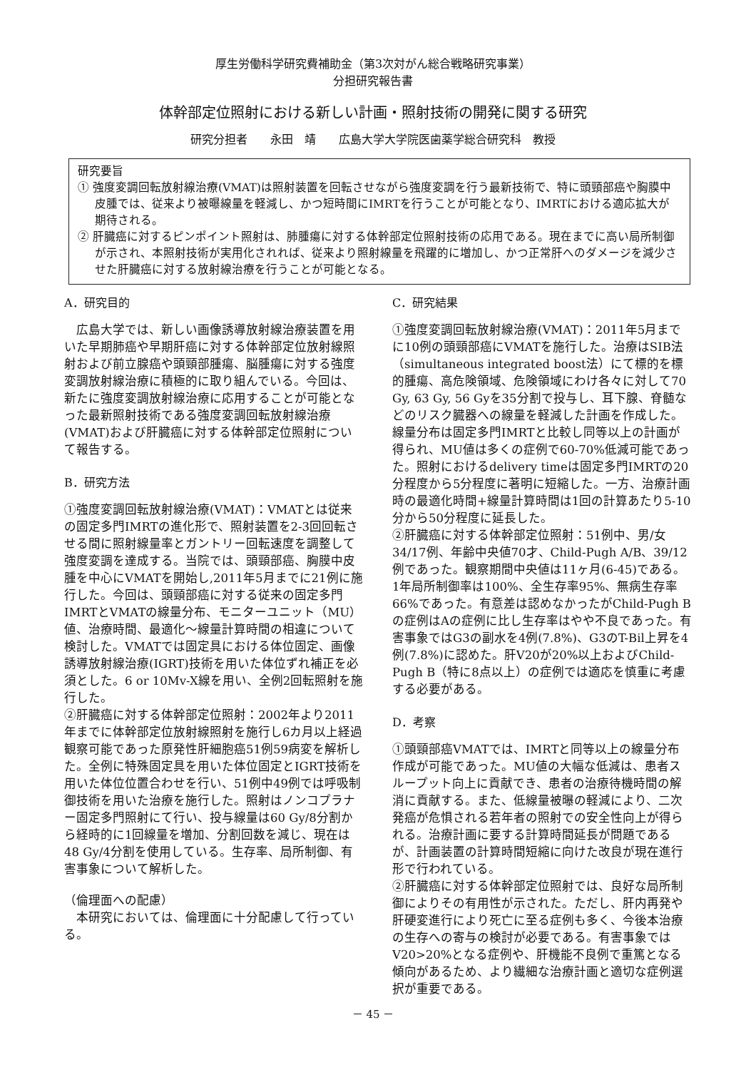厚生労働科学研究費補助金（第3次対がん総合戦略研究事業）
分担研究報告書
体幹部定位照射における新しい計画・照射技術の開発に関する研究
研究分担者　　永田　靖　　広島大学大学院医歯薬学総合研究科　教授
研究要旨
① 強度変調回転放射線治療(VMAT)は照射装置を回転させながら強度変調を行う最新技術で、特に頭頸部癌や胸膜中皮腫では、従来より被曝線量を軽減し、かつ短時間にIMRTを行うことが可能となり、IMRTにおける適応拡大が期待される。
② 肝臓癌に対するピンポイント照射は、肺腫瘍に対する体幹部定位照射技術の応用である。現在までに高い局所制御が示され、本照射技術が実用化されれば、従来より照射線量を飛躍的に増加し、かつ正常肝へのダメージを減少させた肝臓癌に対する放射線治療を行うことが可能となる。
A．研究目的
　広島大学では、新しい画像誘導放射線治療装置を用いた早期肺癌や早期肝癌に対する体幹部定位放射線照射および前立腺癌や頭頸部腫瘍、脳腫瘍に対する強度変調放射線治療に積極的に取り組んでいる。今回は、新たに強度変調放射線治療に応用することが可能となった最新照射技術である強度変調回転放射線治療(VMAT)および肝臓癌に対する体幹部定位照射について報告する。
B．研究方法
①強度変調回転放射線治療(VMAT)：VMATとは従来の固定多門IMRTの進化形で、照射装置を2-3回回転させる間に照射線量率とガントリー回転速度を調整して強度変調を達成する。当院では、頭頸部癌、胸膜中皮腫を中心にVMATを開始し,2011年5月までに21例に施行した。今回は、頭頸部癌に対する従来の固定多門IMRTとVMATの線量分布、モニターユニット（MU）値、治療時間、最適化〜線量計算時間の相違について検討した。VMATでは固定具における体位固定、画像誘導放射線治療(IGRT)技術を用いた体位ずれ補正を必須とした。6 or 10Mv-X線を用い、全例2回転照射を施行した。
②肝臓癌に対する体幹部定位照射：2002年より2011年までに体幹部定位放射線照射を施行し6カ月以上経過観察可能であった原発性肝細胞癌51例59病変を解析した。全例に特殊固定具を用いた体位固定とIGRT技術を用いた体位位置合わせを行い、51例中49例では呼吸制御技術を用いた治療を施行した。照射はノンコプラナー固定多門照射にて行い、投与線量は60 Gy/8分割から経時的に1回線量を増加、分割回数を減じ、現在は48 Gy/4分割を使用している。生存率、局所制御、有害事象について解析した。
（倫理面への配慮）
　本研究においては、倫理面に十分配慮して行っている。
C．研究結果
①強度変調回転放射線治療(VMAT)：2011年5月までに10例の頭頸部癌にVMATを施行した。治療はSIB法（simultaneous integrated boost法）にて標的を標的腫瘍、高危険領域、危険領域にわけ各々に対して70 Gy, 63 Gy, 56 Gyを35分割で投与し、耳下腺、脊髄などのリスク臓器への線量を軽減した計画を作成した。線量分布は固定多門IMRTと比較し同等以上の計画が得られ、MU値は多くの症例で60-70%低減可能であった。照射におけるdelivery timeは固定多門IMRTの20分程度から5分程度に著明に短縮した。一方、治療計画時の最適化時間+線量計算時間は1回の計算あたり5-10分から50分程度に延長した。
②肝臓癌に対する体幹部定位照射：51例中、男/女 34/17例、年齢中央値70才、Child-Pugh A/B、39/12例であった。観察期間中央値は11ヶ月(6-45)である。1年局所制御率は100%、全生存率95%、無病生存率66%であった。有意差は認めなかったがChild-Pugh Bの症例はAの症例に比し生存率はやや不良であった。有害事象ではG3の副水を4例(7.8%)、G3のT-Bil上昇を4例(7.8%)に認めた。肝V20が20%以上およびChild-Pugh B（特に8点以上）の症例では適応を慎重に考慮する必要がある。
D．考察
①頭頸部癌VMATでは、IMRTと同等以上の線量分布作成が可能であった。MU値の大幅な低減は、患者スループット向上に貢献でき、患者の治療待機時間の解消に貢献する。また、低線量被曝の軽減により、二次発癌が危惧される若年者の照射での安全性向上が得られる。治療計画に要する計算時間延長が問題であるが、計画装置の計算時間短縮に向けた改良が現在進行形で行われている。
②肝臓癌に対する体幹部定位照射では、良好な局所制御によりその有用性が示された。ただし、肝内再発や肝硬変進行により死亡に至る症例も多く、今後本治療の生存への寄与の検討が必要である。有害事象ではV20>20%となる症例や、肝機能不良例で重篤となる傾向があるため、より繊細な治療計画と適切な症例選択が重要である。
－ 45 －